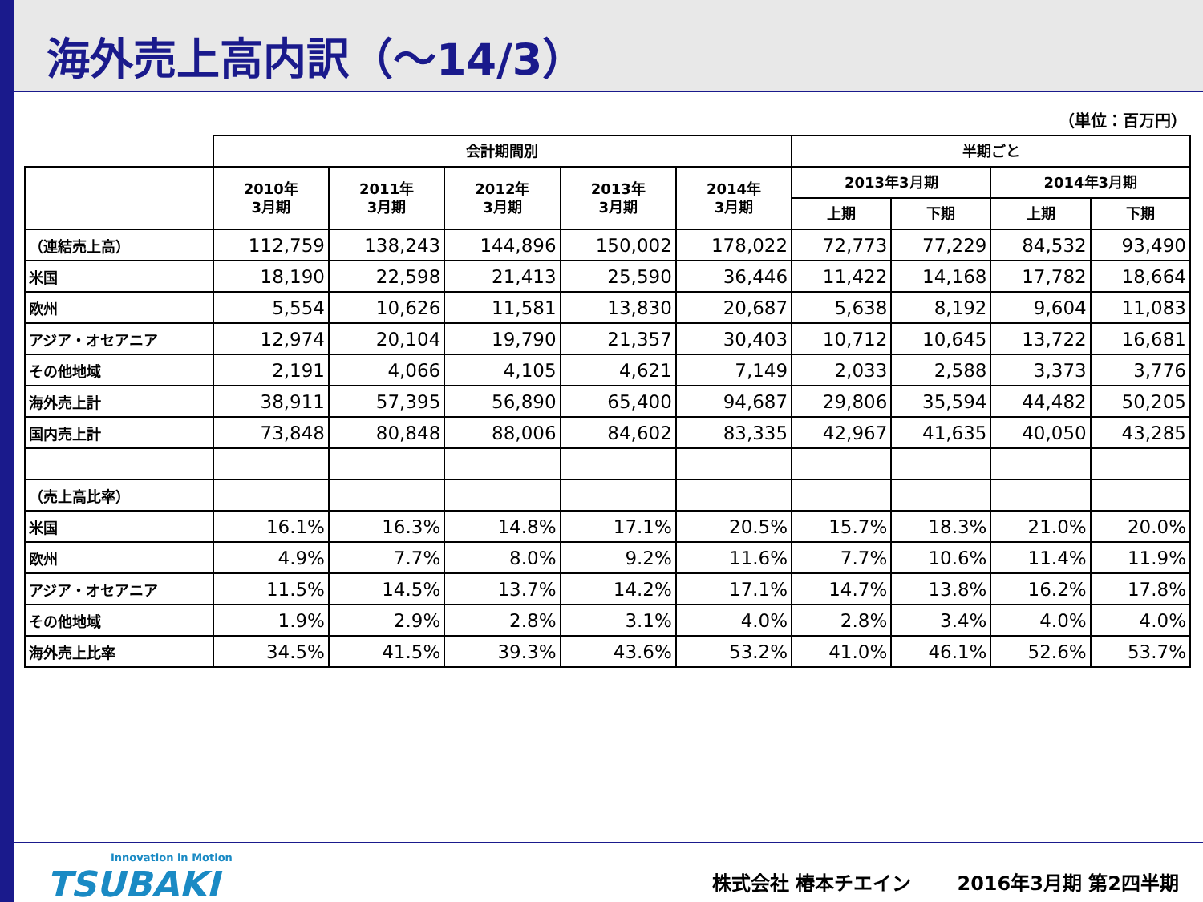海外売上高内訳（～14/3）
（単位：百万円）
| | 会計期間別 | | | | | 半期ごと | | | |
| --- | --- | --- | --- | --- | --- | --- | --- | --- | --- |
| | 2010年 3月期 | 2011年 3月期 | 2012年 3月期 | 2013年 3月期 | 2014年 3月期 | 2013年3月期 | | 2014年3月期 | |
| | | | | | | 上期 | 下期 | 上期 | 下期 |
| （連結売上高） | 112,759 | 138,243 | 144,896 | 150,002 | 178,022 | 72,773 | 77,229 | 84,532 | 93,490 |
| 米国 | 18,190 | 22,598 | 21,413 | 25,590 | 36,446 | 11,422 | 14,168 | 17,782 | 18,664 |
| 欧州 | 5,554 | 10,626 | 11,581 | 13,830 | 20,687 | 5,638 | 8,192 | 9,604 | 11,083 |
| アジア・オセアニア | 12,974 | 20,104 | 19,790 | 21,357 | 30,403 | 10,712 | 10,645 | 13,722 | 16,681 |
| その他地域 | 2,191 | 4,066 | 4,105 | 4,621 | 7,149 | 2,033 | 2,588 | 3,373 | 3,776 |
| 海外売上計 | 38,911 | 57,395 | 56,890 | 65,400 | 94,687 | 29,806 | 35,594 | 44,482 | 50,205 |
| 国内売上計 | 73,848 | 80,848 | 88,006 | 84,602 | 83,335 | 42,967 | 41,635 | 40,050 | 43,285 |
| （売上高比率） | | | | | | | | | |
| 米国 | 16.1% | 16.3% | 14.8% | 17.1% | 20.5% | 15.7% | 18.3% | 21.0% | 20.0% |
| 欧州 | 4.9% | 7.7% | 8.0% | 9.2% | 11.6% | 7.7% | 10.6% | 11.4% | 11.9% |
| アジア・オセアニア | 11.5% | 14.5% | 13.7% | 14.2% | 17.1% | 14.7% | 13.8% | 16.2% | 17.8% |
| その他地域 | 1.9% | 2.9% | 2.8% | 3.1% | 4.0% | 2.8% | 3.4% | 4.0% | 4.0% |
| 海外売上比率 | 34.5% | 41.5% | 39.3% | 43.6% | 53.2% | 41.0% | 46.1% | 52.6% | 53.7% |
Innovation in Motion
TSUBAKI
株式会社 椿本チエイン 2016年3月期 第2四半期